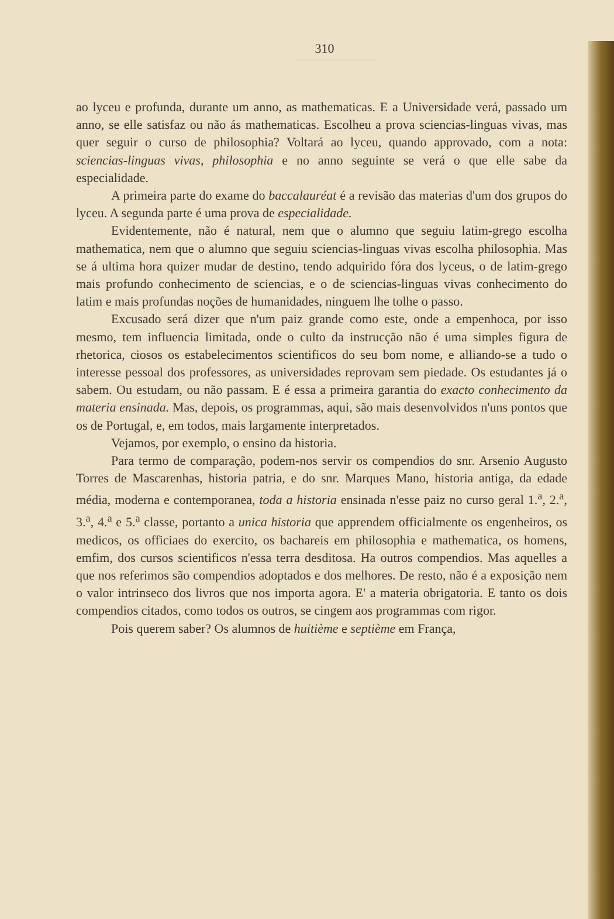310
ao lyceu e profunda, durante um anno, as mathematicas. E a Universidade verá, passado um anno, se elle satisfaz ou não ás mathematicas. Escolheu a prova sciencias-linguas vivas, mas quer seguir o curso de philosophia? Voltará ao lyceu, quando approvado, com a nota: sciencias-linguas vivas, philosophia e no anno seguinte se verá o que elle sabe da especialidade.
A primeira parte do exame do baccalauréat é a revisão das materias d'um dos grupos do lyceu. A segunda parte é uma prova de especialidade.
Evidentemente, não é natural, nem que o alumno que seguiu latim-grego escolha mathematica, nem que o alumno que seguiu sciencias-linguas vivas escolha philosophia. Mas se á ultima hora quizer mudar de destino, tendo adquirido fóra dos lyceus, o de latim-grego mais profundo conhecimento de sciencias, e o de sciencias-linguas vivas conhecimento do latim e mais profundas noções de humanidades, ninguem lhe tolhe o passo.
Excusado será dizer que n'um paiz grande como este, onde a empenhoca, por isso mesmo, tem influencia limitada, onde o culto da instrucção não é uma simples figura de rhetorica, ciosos os estabelecimentos scientificos do seu bom nome, e alliando-se a tudo o interesse pessoal dos professores, as universidades reprovam sem piedade. Os estudantes já o sabem. Ou estudam, ou não passam. E é essa a primeira garantia do exacto conhecimento da materia ensinada. Mas, depois, os programmas, aqui, são mais desenvolvidos n'uns pontos que os de Portugal, e, em todos, mais largamente interpretados.
Vejamos, por exemplo, o ensino da historia.
Para termo de comparação, podem-nos servir os compendios do snr. Arsenio Augusto Torres de Mascarenhas, historia patria, e do snr. Marques Mano, historia antiga, da edade média, moderna e contemporanea, toda a historia ensinada n'esse paiz no curso geral 1.<sup>a</sup>, 2.<sup>a</sup>, 3.<sup>a</sup>, 4.<sup>a</sup> e 5.<sup>a</sup> classe, portanto a unica historia que apprendem officialmente os engenheiros, os medicos, os officiaes do exercito, os bachareis em philosophia e mathematica, os homens, emfim, dos cursos scientificos n'essa terra desditosa. Ha outros compendios. Mas aquelles a que nos referimos são compendios adoptados e dos melhores. De resto, não é a exposição nem o valor intrinseco dos livros que nos importa agora. E' a materia obrigatoria. E tanto os dois compendios citados, como todos os outros, se cingem aos programmas com rigor.
Pois querem saber? Os alumnos de huitième e septième em França,